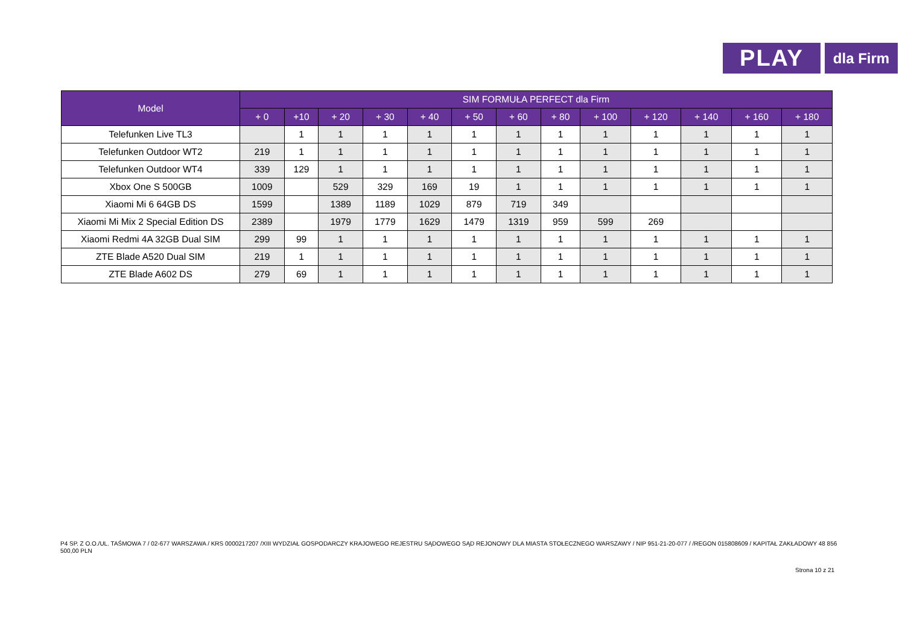PLAY
dla Firm
| Model | SIM FORMUŁA PERFECT dla Firm | | | | | | | | | | | | |
| --- | --- | --- | --- | --- | --- | --- | --- | --- | --- | --- | --- | --- | --- |
| | + 0 | +10 | + 20 | + 30 | + 40 | + 50 | + 60 | + 80 | + 100 | + 120 | + 140 | + 160 | + 180 |
| Telefunken Live TL3 | | 1 | 1 | 1 | 1 | 1 | 1 | 1 | 1 | 1 | 1 | 1 | 1 |
| Telefunken Outdoor WT2 | 219 | 1 | 1 | 1 | 1 | 1 | 1 | 1 | 1 | 1 | 1 | 1 | 1 |
| Telefunken Outdoor WT4 | 339 | 129 | 1 | 1 | 1 | 1 | 1 | 1 | 1 | 1 | 1 | 1 | 1 |
| Xbox One S 500GB | 1009 | | 529 | 329 | 169 | 19 | 1 | 1 | 1 | 1 | 1 | 1 | 1 |
| Xiaomi Mi 6 64GB DS | 1599 | | 1389 | 1189 | 1029 | 879 | 719 | 349 | | | | | |
| Xiaomi Mi Mix 2 Special Edition DS | 2389 | | 1979 | 1779 | 1629 | 1479 | 1319 | 959 | 599 | 269 | | | |
| Xiaomi Redmi 4A 32GB Dual SIM | 299 | 99 | 1 | 1 | 1 | 1 | 1 | 1 | 1 | 1 | 1 | 1 | 1 |
| ZTE Blade A520 Dual SIM | 219 | 1 | 1 | 1 | 1 | 1 | 1 | 1 | 1 | 1 | 1 | 1 | 1 |
| ZTE Blade A602 DS | 279 | 69 | 1 | 1 | 1 | 1 | 1 | 1 | 1 | 1 | 1 | 1 | 1 |
P4 SP. Z O.O./UL. TAŚMOWA 7 / 02-677 WARSZAWA / KRS 0000217207 /XIII WYDZIAŁ GOSPODARCZY KRAJOWEGO REJESTRU SĄDOWEGO SĄD REJONOWY DLA MIASTA STOŁECZNEGO WARSZAWY / NIP 951-21-20-077 / /REGON 015808609 / KAPITAŁ ZAKŁADOWY 48 856 500,00 PLN
Strona 10 z 21